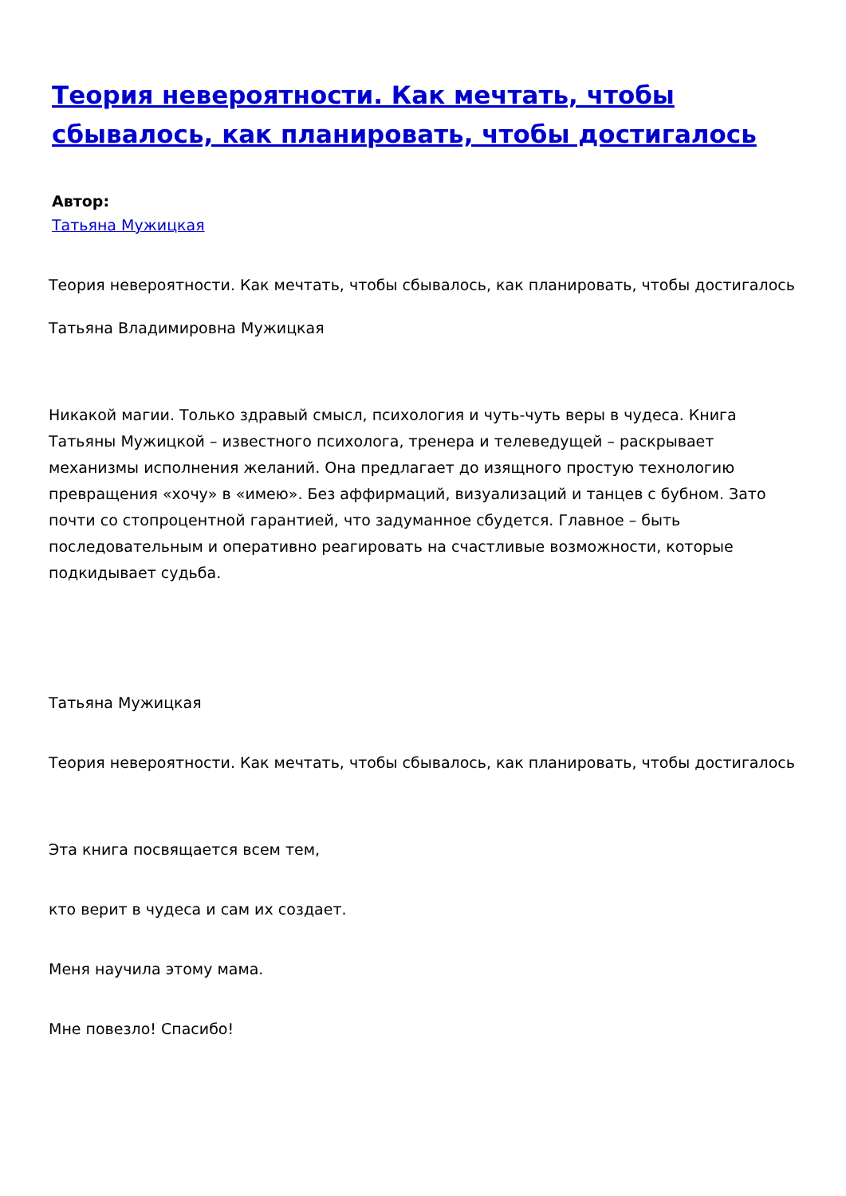Теория невероятности. Как мечтать, чтобы сбывалось, как планировать, чтобы достигалось
Автор:
Татьяна Мужицкая
Теория невероятности. Как мечтать, чтобы сбывалось, как планировать, чтобы достигалось
Татьяна Владимировна Мужицкая
Никакой магии. Только здравый смысл, психология и чуть-чуть веры в чудеса. Книга Татьяны Мужицкой – известного психолога, тренера и телеведущей – раскрывает механизмы исполнения желаний. Она предлагает до изящного простую технологию превращения «хочу» в «имею». Без аффирмаций, визуализаций и танцев с бубном. Зато почти со стопроцентной гарантией, что задуманное сбудется. Главное – быть последовательным и оперативно реагировать на счастливые возможности, которые подкидывает судьба.
Татьяна Мужицкая
Теория невероятности. Как мечтать, чтобы сбывалось, как планировать, чтобы достигалось
Эта книга посвящается всем тем,
кто верит в чудеса и сам их создает.
Меня научила этому мама.
Мне повезло! Спасибо!